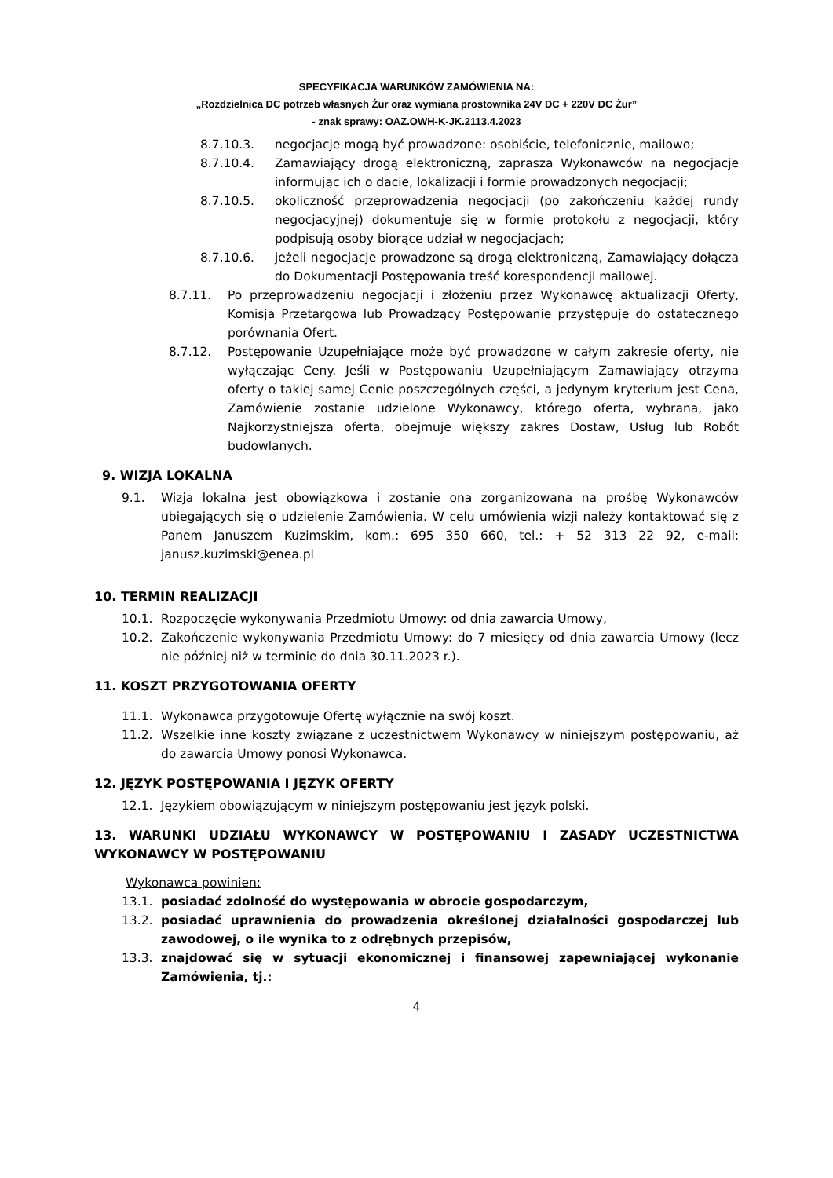SPECYFIKACJA WARUNKÓW ZAMÓWIENIA NA:
„Rozdzielnica DC potrzeb własnych Żur oraz wymiana prostownika 24V DC + 220V DC Żur”
- znak sprawy: OAZ.OWH-K-JK.2113.4.2023
8.7.10.3. negocjacje mogą być prowadzone: osobiście, telefonicznie, mailowo;
8.7.10.4. Zamawiający drogą elektroniczną, zaprasza Wykonawców na negocjacje informując ich o dacie, lokalizacji i formie prowadzonych negocjacji;
8.7.10.5. okoliczność przeprowadzenia negocjacji (po zakończeniu każdej rundy negocjacyjnej) dokumentuje się w formie protokołu z negocjacji, który podpisują osoby biorące udział w negocjacjach;
8.7.10.6. jeżeli negocjacje prowadzone są drogą elektroniczną, Zamawiający dołącza do Dokumentacji Postępowania treść korespondencji mailowej.
8.7.11. Po przeprowadzeniu negocjacji i złożeniu przez Wykonawcę aktualizacji Oferty, Komisja Przetargowa lub Prowadzący Postępowanie przystępuje do ostatecznego porównania Ofert.
8.7.12. Postępowanie Uzupełniające może być prowadzone w całym zakresie oferty, nie wyłączając Ceny. Jeśli w Postępowaniu Uzupełniającym Zamawiający otrzyma oferty o takiej samej Cenie poszczególnych części, a jedynym kryterium jest Cena, Zamówienie zostanie udzielone Wykonawcy, którego oferta, wybrana, jako Najkorzystniejsza oferta, obejmuje większy zakres Dostaw, Usług lub Robót budowlanych.
9. WIZJA LOKALNA
9.1. Wizja lokalna jest obowiązkowa i zostanie ona zorganizowana na prośbę Wykonawców ubiegających się o udzielenie Zamówienia. W celu umówienia wizji należy kontaktować się z Panem Januszem Kuzimskim, kom.: 695 350 660, tel.: + 52 313 22 92, e-mail: janusz.kuzimski@enea.pl
10. TERMIN REALIZACJI
10.1. Rozpoczęcie wykonywania Przedmiotu Umowy: od dnia zawarcia Umowy,
10.2. Zakończenie wykonywania Przedmiotu Umowy: do 7 miesięcy od dnia zawarcia Umowy (lecz nie później niż w terminie do dnia 30.11.2023 r.).
11. KOSZT PRZYGOTOWANIA OFERTY
11.1. Wykonawca przygotowuje Ofertę wyłącznie na swój koszt.
11.2. Wszelkie inne koszty związane z uczestnictwem Wykonawcy w niniejszym postępowaniu, aż do zawarcia Umowy ponosi Wykonawca.
12. JĘZYK POSTĘPOWANIA I JĘZYK OFERTY
12.1. Językiem obowiązującym w niniejszym postępowaniu jest język polski.
13. WARUNKI UDZIAŁU WYKONAWCY W POSTĘPOWANIU I ZASADY UCZESTNICTWA WYKONAWCY W POSTĘPOWANIU
Wykonawca powinien:
13.1. posiadać zdolność do występowania w obrocie gospodarczym,
13.2. posiadać uprawnienia do prowadzenia określonej działalności gospodarczej lub zawodowej, o ile wynika to z odrębnych przepisów,
13.3. znajdować się w sytuacji ekonomicznej i finansowej zapewniającej wykonanie Zamówienia, tj.:
4